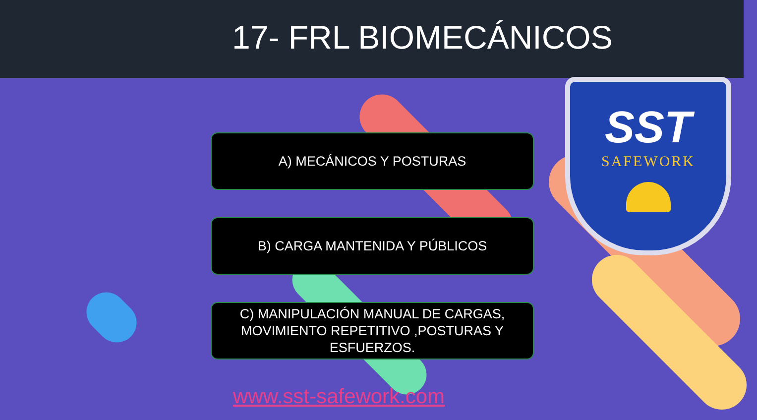17- FRL BIOMECÁNICOS
SST
SAFEWORK
A) MECÁNICOS Y POSTURAS
B) CARGA MANTENIDA Y PÚBLICOS
C) MANIPULACIÓN MANUAL DE CARGAS,
MOVIMIENTO REPETITIVO ,POSTURAS Y
ESFUERZOS.
www.sst-safework.com